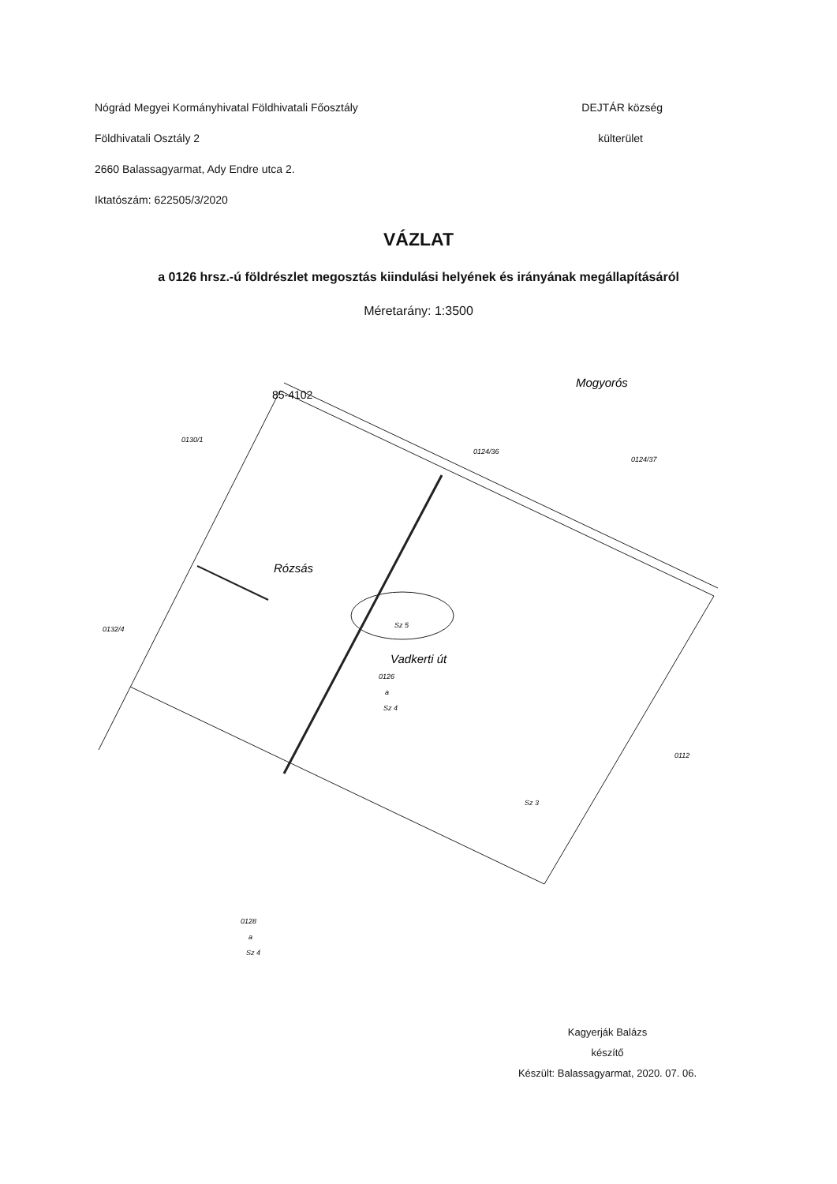Nógrád Megyei Kormányhivatal Földhivatali Főosztály DEJTÁR község
Földhivatali Osztály 2 külterület
2660 Balassagyarmat, Ady Endre utca 2.
Iktatószám: 622505/3/2020
VÁZLAT
a 0126 hrsz.-ú földrészlet megosztás kiindulási helyének és irányának megállapításáról
Méretarány: 1:3500
0130/1
0124/36
0124/37
85-4102
Rózsás
Mogyorós
Vadkerti út
0126
a
Sz 4
Sz 5
0132/4
0112
Sz 3
0128
a
Sz 4
Kagyerják Balázs
készítő
Készült: Balassagyarmat, 2020. 07. 06.